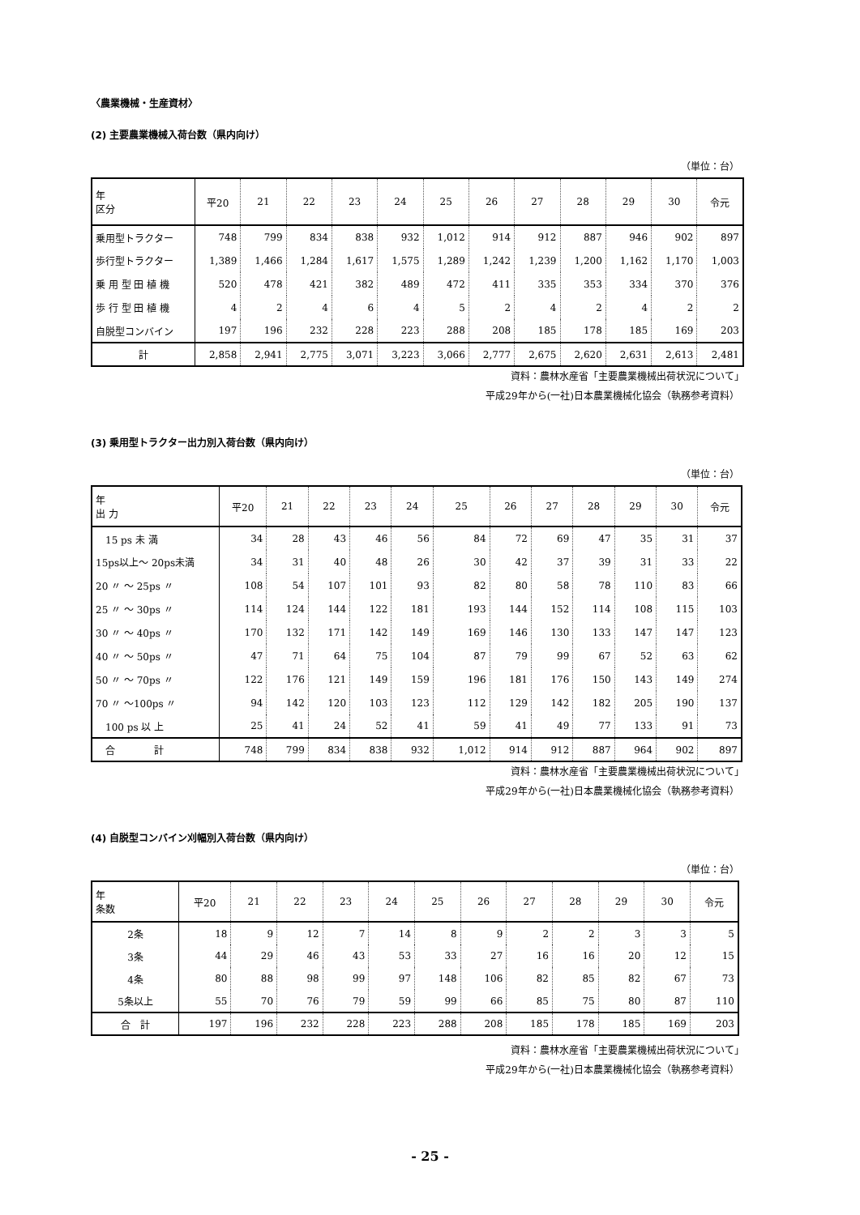〈農業機械・生産資材〉
(2) 主要農業機械入荷台数（県内向け）
（単位：台）
| 年 区分 | 平20 | 21 | 22 | 23 | 24 | 25 | 26 | 27 | 28 | 29 | 30 | 令元 |
| --- | --- | --- | --- | --- | --- | --- | --- | --- | --- | --- | --- | --- |
| 乗用型トラクター | 748 | 799 | 834 | 838 | 932 | 1,012 | 914 | 912 | 887 | 946 | 902 | 897 |
| 歩行型トラクター | 1,389 | 1,466 | 1,284 | 1,617 | 1,575 | 1,289 | 1,242 | 1,239 | 1,200 | 1,162 | 1,170 | 1,003 |
| 乗 用 型 田 植 機 | 520 | 478 | 421 | 382 | 489 | 472 | 411 | 335 | 353 | 334 | 370 | 376 |
| 歩 行 型 田 植 機 | 4 | 2 | 4 | 6 | 4 | 5 | 2 | 4 | 2 | 4 | 2 | 2 |
| 自脱型コンバイン | 197 | 196 | 232 | 228 | 223 | 288 | 208 | 185 | 178 | 185 | 169 | 203 |
| 計 | 2,858 | 2,941 | 2,775 | 3,071 | 3,223 | 3,066 | 2,777 | 2,675 | 2,620 | 2,631 | 2,613 | 2,481 |
資料：農林水産省「主要農業機械出荷状況について」　　　　　
平成29年から(一社)日本農業機械化協会（執務参考資料）
(3) 乗用型トラクター出力別入荷台数（県内向け）
（単位：台）
| 年 出 力 | 平20 | 21 | 22 | 23 | 24 | 25 | 26 | 27 | 28 | 29 | 30 | 令元 |
| --- | --- | --- | --- | --- | --- | --- | --- | --- | --- | --- | --- | --- |
| 15 ps 未 満 | 34 | 28 | 43 | 46 | 56 | 84 | 72 | 69 | 47 | 35 | 31 | 37 |
| 15ps以上～ 20ps未満 | 34 | 31 | 40 | 48 | 26 | 30 | 42 | 37 | 39 | 31 | 33 | 22 |
| 20 〃 ～ 25ps 〃 | 108 | 54 | 107 | 101 | 93 | 82 | 80 | 58 | 78 | 110 | 83 | 66 |
| 25 〃 ～ 30ps 〃 | 114 | 124 | 144 | 122 | 181 | 193 | 144 | 152 | 114 | 108 | 115 | 103 |
| 30 〃 ～ 40ps 〃 | 170 | 132 | 171 | 142 | 149 | 169 | 146 | 130 | 133 | 147 | 147 | 123 |
| 40 〃 ～ 50ps 〃 | 47 | 71 | 64 | 75 | 104 | 87 | 79 | 99 | 67 | 52 | 63 | 62 |
| 50 〃 ～ 70ps 〃 | 122 | 176 | 121 | 149 | 159 | 196 | 181 | 176 | 150 | 143 | 149 | 274 |
| 70 〃 ～100ps 〃 | 94 | 142 | 120 | 103 | 123 | 112 | 129 | 142 | 182 | 205 | 190 | 137 |
| 100 ps 以 上 | 25 | 41 | 24 | 52 | 41 | 59 | 41 | 49 | 77 | 133 | 91 | 73 |
| 合 計 | 748 | 799 | 834 | 838 | 932 | 1,012 | 914 | 912 | 887 | 964 | 902 | 897 |
資料：農林水産省「主要農業機械出荷状況について」　　　　　
平成29年から(一社)日本農業機械化協会（執務参考資料）
(4) 自脱型コンバイン刈幅別入荷台数（県内向け）
（単位：台）
| 年 条数 | 平20 | 21 | 22 | 23 | 24 | 25 | 26 | 27 | 28 | 29 | 30 | 令元 |
| --- | --- | --- | --- | --- | --- | --- | --- | --- | --- | --- | --- | --- |
| 2条 | 18 | 9 | 12 | 7 | 14 | 8 | 9 | 2 | 2 | 3 | 3 | 5 |
| 3条 | 44 | 29 | 46 | 43 | 53 | 33 | 27 | 16 | 16 | 20 | 12 | 15 |
| 4条 | 80 | 88 | 98 | 99 | 97 | 148 | 106 | 82 | 85 | 82 | 67 | 73 |
| 5条以上 | 55 | 70 | 76 | 79 | 59 | 99 | 66 | 85 | 75 | 80 | 87 | 110 |
| 合 計 | 197 | 196 | 232 | 228 | 223 | 288 | 208 | 185 | 178 | 185 | 169 | 203 |
資料：農林水産省「主要農業機械出荷状況について」　　　　　
平成29年から(一社)日本農業機械化協会（執務参考資料）
- 25 -